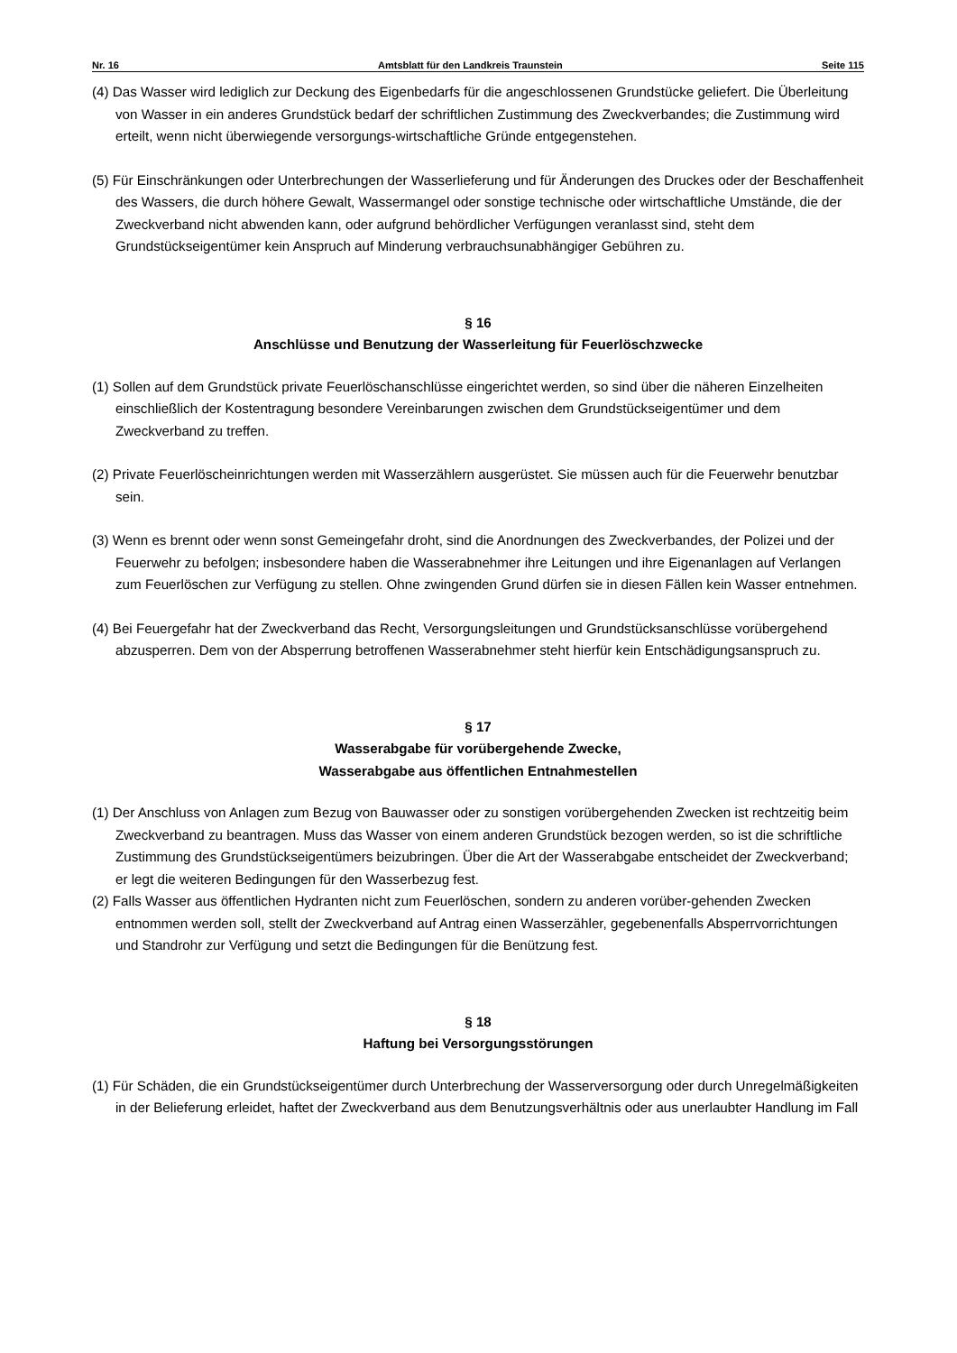Nr. 16 Amtsblatt für den Landkreis Traunstein Seite 115
(4) Das Wasser wird lediglich zur Deckung des Eigenbedarfs für die angeschlossenen Grundstücke geliefert. Die Überleitung von Wasser in ein anderes Grundstück bedarf der schriftlichen Zustimmung des Zweck­verbandes; die Zustimmung wird erteilt, wenn nicht überwiegende versorgungs-wirtschaftliche Gründe entgegenstehen.
(5) Für Einschränkungen oder Unterbrechungen der Wasserlieferung und für Änderungen des Druckes oder der Beschaffenheit des Wassers, die durch höhere Gewalt, Wassermangel oder sonstige technische oder wirtschaftliche Umstände, die der Zweckverband nicht abwenden kann, oder aufgrund behördlicher Verfügungen veranlasst sind, steht dem Grundstückseigentümer kein Anspruch auf Minderung verbrauchsunabhängiger Gebühren zu.
§ 16
Anschlüsse und Benutzung der Wasserleitung für Feuerlöschzwecke
(1) Sollen auf dem Grundstück private Feuerlöschanschlüsse eingerichtet werden, so sind über die näheren Einzelheiten einschließlich der Kostentragung besondere Vereinbarungen zwischen dem Grundstücksei­gentümer und dem Zweckverband zu treffen.
(2) Private Feuerlöscheinrichtungen werden mit Wasserzählern ausgerüstet. Sie müssen auch für die Feuer­wehr benutzbar sein.
(3) Wenn es brennt oder wenn sonst Gemeingefahr droht, sind die Anordnungen des Zweckverbandes, der Polizei und der Feuerwehr zu befolgen; insbesondere haben die Wasserabnehmer ihre Leitungen und ihre Eigenanlagen auf Verlangen zum Feuerlöschen zur Verfügung zu stellen. Ohne zwingenden Grund dürfen sie in diesen Fällen kein Wasser entnehmen.
(4) Bei Feuergefahr hat der Zweckverband das Recht, Versorgungsleitungen und Grundstücksanschlüsse vorübergehend abzusperren. Dem von der Absperrung betroffenen Wasserabnehmer steht hierfür kein Entschädigungsanspruch zu.
§ 17
Wasserabgabe für vorübergehende Zwecke,
Wasserabgabe aus öffentlichen Entnahmestellen
(1) Der Anschluss von Anlagen zum Bezug von Bauwasser oder zu sonstigen vorübergehenden Zwecken ist rechtzeitig beim Zweckverband zu beantragen. Muss das Wasser von einem anderen Grundstück bezo­gen werden, so ist die schriftliche Zustimmung des Grundstückseigentümers beizubringen. Über die Art der Wasserabgabe entscheidet der Zweckverband; er legt die weiteren Bedingungen für den Wasserbe­zug fest.
(2) Falls Wasser aus öffentlichen Hydranten nicht zum Feuerlöschen, sondern zu anderen vorüber-gehen­den Zwecken entnommen werden soll, stellt der Zweckverband auf Antrag einen Wasserzähler, gege­benenfalls Absperrvorrichtungen und Standrohr zur Verfügung und setzt die Bedingungen für die Be­nützung fest.
§ 18
Haftung bei Versorgungsstörungen
(1) Für Schäden, die ein Grundstückseigentümer durch Unterbrechung der Wasserversorgung oder durch Unregelmäßigkeiten in der Belieferung erleidet, haftet der Zweckverband aus dem Benutzungsverhältnis oder aus unerlaubter Handlung im Fall